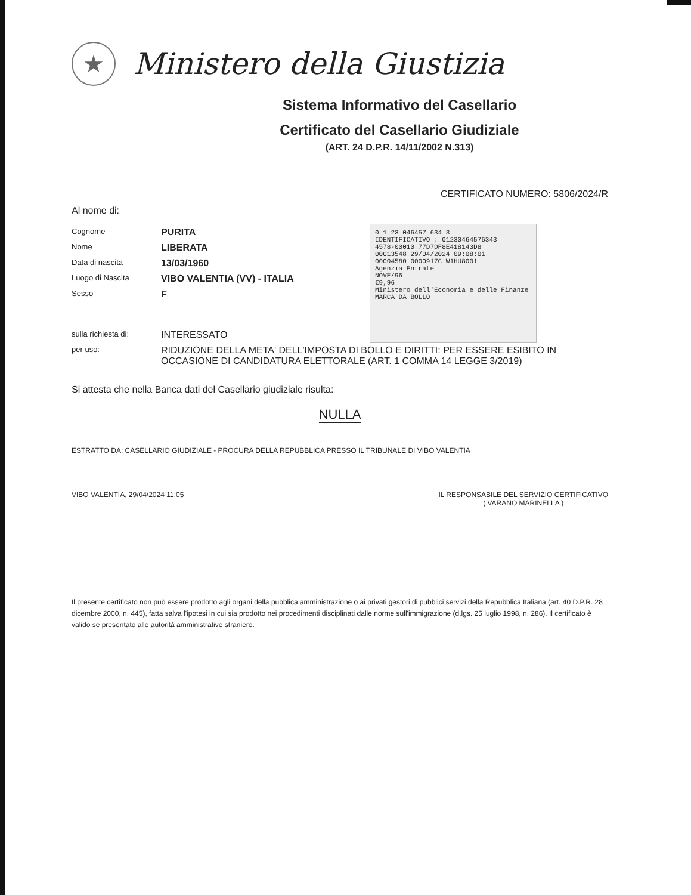★
Ministero della Giustizia
Sistema Informativo del Casellario
Certificato del Casellario Giudiziale
(ART. 24 D.P.R. 14/11/2002 N.313)
CERTIFICATO NUMERO: 5806/2024/R
Al nome di:
Cognome PURITA
Nome LIBERATA
Data di nascita 13/03/1960
Luogo di Nascita VIBO VALENTIA (VV) - ITALIA
Sesso F
sulla richiesta di: INTERESSATO
per uso: RIDUZIONE DELLA META' DELL'IMPOSTA DI BOLLO E DIRITTI: PER ESSERE ESIBITO IN OCCASIONE DI CANDIDATURA ELETTORALE (ART. 1 COMMA 14 LEGGE 3/2019)
Si attesta che nella Banca dati del Casellario giudiziale risulta:
NULLA
ESTRATTO DA: CASELLARIO GIUDIZIALE - PROCURA DELLA REPUBBLICA PRESSO IL TRIBUNALE DI VIBO VALENTIA
VIBO VALENTIA, 29/04/2024 11:05
IL RESPONSABILE DEL SERVIZIO CERTIFICATIVO
( VARANO MARINELLA )
Il presente certificato non può essere prodotto agli organi della pubblica amministrazione o ai privati gestori di pubblici servizi della Repubblica Italiana (art. 40 D.P.R. 28 dicembre 2000, n. 445), fatta salva l'ipotesi in cui sia prodotto nei procedimenti disciplinati dalle norme sull'immigrazione (d.lgs. 25 luglio 1998, n. 286). Il certificato è valido se presentato alle autorità amministrative straniere.
0 1 23 046457 634 3
IDENTIFICATIVO : 01230464576343
4578-00010 77D7DF8E418143D8
00013548 29/04/2024 09:08:01
00004580 0000917C W1HU8001
Agenzia Entrate
NOVE/96
€9,96
Ministero dell'Economia e delle Finanze
MARCA DA BOLLO